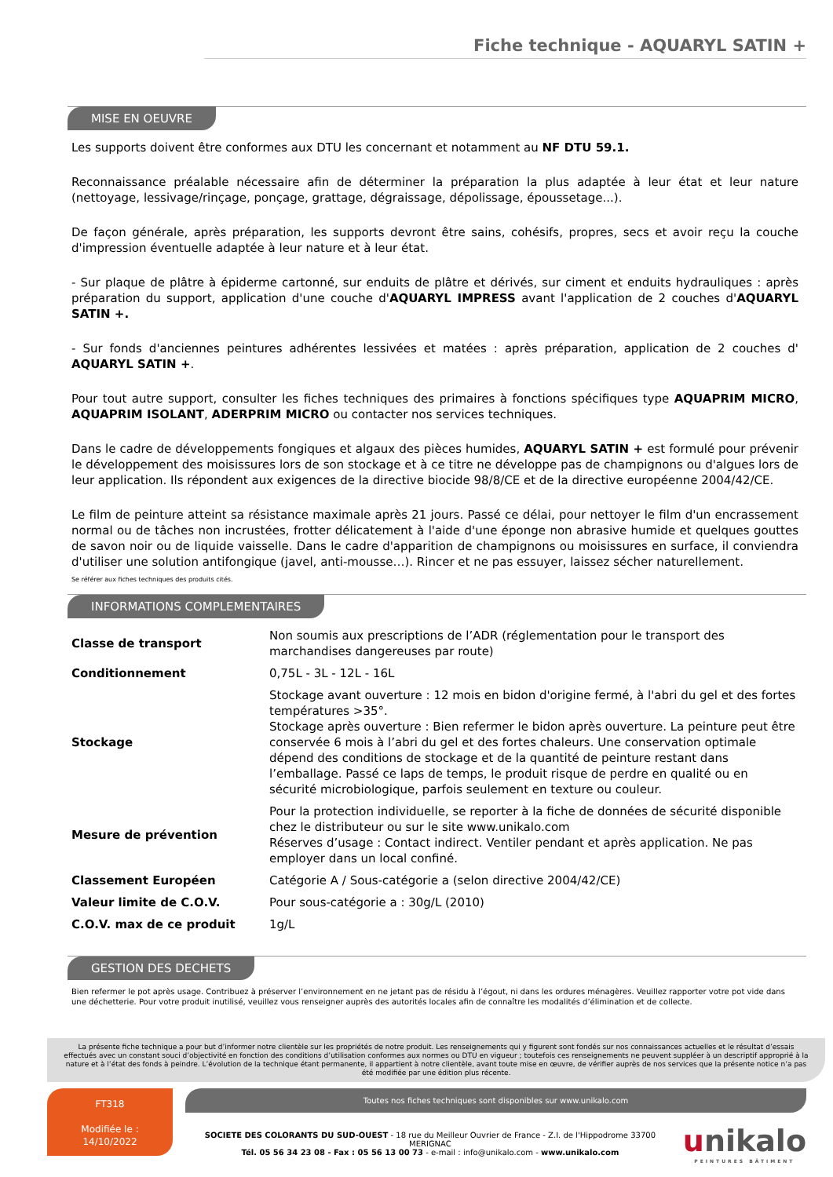Fiche technique - AQUARYL SATIN +
MISE EN OEUVRE
Les supports doivent être conformes aux DTU les concernant et notamment au NF DTU 59.1.
Reconnaissance préalable nécessaire afin de déterminer la préparation la plus adaptée à leur état et leur nature (nettoyage, lessivage/rinçage, ponçage, grattage, dégraissage, dépolissage, époussetage...).
De façon générale, après préparation, les supports devront être sains, cohésifs, propres, secs et avoir reçu la couche d'impression éventuelle adaptée à leur nature et à leur état.
- Sur plaque de plâtre à épiderme cartonné, sur enduits de plâtre et dérivés, sur ciment et enduits hydrauliques : après préparation du support, application d'une couche d'AQUARYL IMPRESS avant l'application de 2 couches d'AQUARYL SATIN +.
- Sur fonds d'anciennes peintures adhérentes lessivées et matées : après préparation, application de 2 couches d' AQUARYL SATIN +.
Pour tout autre support, consulter les fiches techniques des primaires à fonctions spécifiques type AQUAPRIM MICRO, AQUAPRIM ISOLANT, ADERPRIM MICRO ou contacter nos services techniques.
Dans le cadre de développements fongiques et algaux des pièces humides, AQUARYL SATIN + est formulé pour prévenir le développement des moisissures lors de son stockage et à ce titre ne développe pas de champignons ou d'algues lors de leur application. Ils répondent aux exigences de la directive biocide 98/8/CE et de la directive européenne 2004/42/CE.
Le film de peinture atteint sa résistance maximale après 21 jours. Passé ce délai, pour nettoyer le film d'un encrassement normal ou de tâches non incrustées, frotter délicatement à l'aide d'une éponge non abrasive humide et quelques gouttes de savon noir ou de liquide vaisselle. Dans le cadre d'apparition de champignons ou moisissures en surface, il conviendra d'utiliser une solution antifongique (javel, anti-mousse…). Rincer et ne pas essuyer, laissez sécher naturellement.
Se référer aux fiches techniques des produits cités.
INFORMATIONS COMPLEMENTAIRES
| Classe de transport | Non soumis aux prescriptions de l’ADR (réglementation pour le transport des marchandises dangereuses par route) |
| Conditionnement | 0,75L - 3L - 12L - 16L |
| Stockage | Stockage avant ouverture : 12 mois en bidon d'origine fermé, à l'abri du gel et des fortes températures >35°. Stockage après ouverture : Bien refermer le bidon après ouverture. La peinture peut être conservée 6 mois à l’abri du gel et des fortes chaleurs. Une conservation optimale dépend des conditions de stockage et de la quantité de peinture restant dans l’emballage. Passé ce laps de temps, le produit risque de perdre en qualité ou en sécurité microbiologique, parfois seulement en texture ou couleur. |
| Mesure de prévention | Pour la protection individuelle, se reporter à la fiche de données de sécurité disponible chez le distributeur ou sur le site www.unikalo.com Réserves d’usage : Contact indirect. Ventiler pendant et après application. Ne pas employer dans un local confiné. |
| Classement Européen | Catégorie A / Sous-catégorie a (selon directive 2004/42/CE) |
| Valeur limite de C.O.V. | Pour sous-catégorie a : 30g/L (2010) |
| C.O.V. max de ce produit | 1g/L |
GESTION DES DECHETS
Bien refermer le pot après usage. Contribuez à préserver l’environnement en ne jetant pas de résidu à l’égout, ni dans les ordures ménagères. Veuillez rapporter votre pot vide dans une déchetterie. Pour votre produit inutilisé, veuillez vous renseigner auprès des autorités locales afin de connaître les modalités d’élimination et de collecte.
La présente fiche technique a pour but d’informer notre clientèle sur les propriétés de notre produit. Les renseignements qui y figurent sont fondés sur nos connaissances actuelles et le résultat d’essais effectués avec un constant souci d’objectivité en fonction des conditions d’utilisation conformes aux normes ou DTU en vigueur ; toutefois ces renseignements ne peuvent suppléer à un descriptif approprié à la nature et à l’état des fonds à peindre. L’évolution de la technique étant permanente, il appartient à notre clientèle, avant toute mise en œuvre, de vérifier auprès de nos services que la présente notice n’a pas été modifiée par une édition plus récente.
FT318
Modifiée le :
14/10/2022
Toutes nos fiches techniques sont disponibles sur www.unikalo.com
SOCIETE DES COLORANTS DU SUD-OUEST - 18 rue du Meilleur Ouvrier de France - Z.I. de l'Hippodrome 33700 MERIGNAC
Tél. 05 56 34 23 08 - Fax : 05 56 13 00 73 - e-mail : info@unikalo.com - www.unikalo.com
unikalo
PEINTURES BÂTIMENT